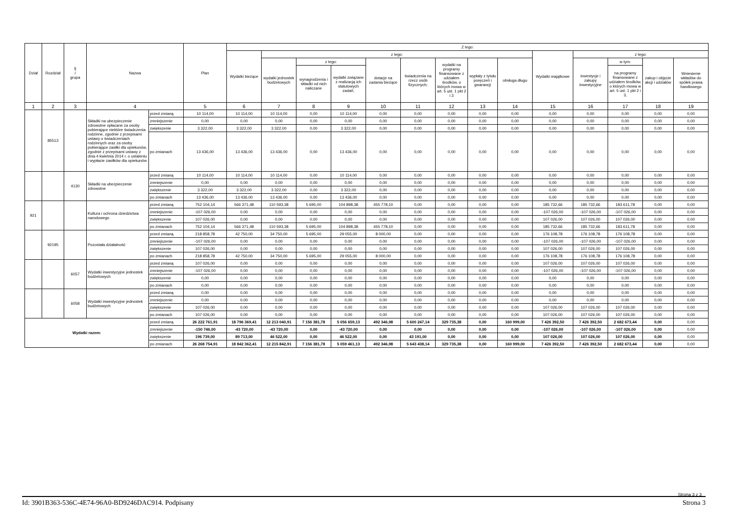| Dział | Rozdział | § / grupa | Nazwa | | Plan | Z tego: | | | | | | | | | | | | | |
| --- | --- | --- | --- | --- | --- | --- | --- | --- | --- | --- | --- | --- | --- | --- | --- | --- | --- | --- | --- |
| | | | | | | Wydatki bieżące | z tego: | | | | | | | | Wydatki majątkowe | z tego: | | | |
| | | | | | | | wydatki jednostek budżetowych | z tego: | | dotacje na zadania bieżące | świadczenia na rzecz osób fizycznych; | wydatki na programy finansowane z udziałem środków, o których mowa w art. 5 ust. 1 pkt 2 i 3 | wypłaty z tytułu poręczeń i gwarancji | obsługa długu | | inwestycje i zakupy inwestycyjne | w tym: | zakup i objęcie akcji i udziałów | Wniesienie wkładów do spółek prawa handlowego |
| | | | | | | | | wynagrodzenia i składki od nich naliczane | wydatki związane z realizacją ich statutowych zadań; | | | | | | | | na programy finansowane z udziałem środków, o których mowa w art. 5 ust. 1 pkt 2 i 3, | | |
| 1 | 2 | 3 | 4 | | 5 | 6 | 7 | 8 | 9 | 10 | 11 | 12 | 13 | 14 | 15 | 16 | 17 | 18 | 19 |
| | 85513 | | Składki na ubezpieczenie zdrowotne opłacane za osoby pobierające niektóre świadczenia rodzinne, zgodnie z przepisami ustawy o świadczeniach rodzinnych oraz za osoby pobierające zasiłki dla opiekunów, zgodnie z przepisami ustawy z dnia 4 kwietnia 2014 r. o ustaleniu i wypłacie zasiłków dla opiekunów | przed zmianą | 10 114,00 | 10 114,00 | 10 114,00 | 0,00 | 10 114,00 | 0,00 | 0,00 | 0,00 | 0,00 | 0,00 | 0,00 | 0,00 | 0,00 | 0,00 | 0,00 |
| | | | | zmniejszenie | 0,00 | 0,00 | 0,00 | 0,00 | 0,00 | 0,00 | 0,00 | 0,00 | 0,00 | 0,00 | 0,00 | 0,00 | 0,00 | 0,00 | 0,00 |
| | | | | zwiększenie | 3 322,00 | 3 322,00 | 3 322,00 | 0,00 | 3 322,00 | 0,00 | 0,00 | 0,00 | 0,00 | 0,00 | 0,00 | 0,00 | 0,00 | 0,00 | 0,00 |
| | | | | po zmianach | 13 436,00 | 13 436,00 | 13 436,00 | 0,00 | 13 436,00 | 0,00 | 0,00 | 0,00 | 0,00 | 0,00 | 0,00 | 0,00 | 0,00 | 0,00 | 0,00 |
| | | 4130 | Składki na ubezpieczenie zdrowotne | przed zmianą | 10 114,00 | 10 114,00 | 10 114,00 | 0,00 | 10 114,00 | 0,00 | 0,00 | 0,00 | 0,00 | 0,00 | 0,00 | 0,00 | 0,00 | 0,00 | 0,00 |
| | | | | zmniejszenie | 0,00 | 0,00 | 0,00 | 0,00 | 0,00 | 0,00 | 0,00 | 0,00 | 0,00 | 0,00 | 0,00 | 0,00 | 0,00 | 0,00 | 0,00 |
| | | | | zwiększenie | 3 322,00 | 3 322,00 | 3 322,00 | 0,00 | 3 322,00 | 0,00 | 0,00 | 0,00 | 0,00 | 0,00 | 0,00 | 0,00 | 0,00 | 0,00 | 0,00 |
| | | | | po zmianach | 13 436,00 | 13 436,00 | 13 436,00 | 0,00 | 13 436,00 | 0,00 | 0,00 | 0,00 | 0,00 | 0,00 | 0,00 | 0,00 | 0,00 | 0,00 | 0,00 |
| 921 | | | Kultura i ochrona dziedzictwa narodowego | przed zmianą | 752 104,14 | 566 371,48 | 110 593,38 | 5 695,00 | 104 898,38 | 455 778,10 | 0,00 | 0,00 | 0,00 | 0,00 | 185 732,66 | 185 732,66 | 183 611,78 | 0,00 | 0,00 |
| | | | | zmniejszenie | -107 026,00 | 0,00 | 0,00 | 0,00 | 0,00 | 0,00 | 0,00 | 0,00 | 0,00 | 0,00 | -107 026,00 | -107 026,00 | -107 026,00 | 0,00 | 0,00 |
| | | | | zwiększenie | 107 026,00 | 0,00 | 0,00 | 0,00 | 0,00 | 0,00 | 0,00 | 0,00 | 0,00 | 0,00 | 107 026,00 | 107 026,00 | 107 026,00 | 0,00 | 0,00 |
| | | | | po zmianach | 752 104,14 | 566 371,48 | 110 593,38 | 5 695,00 | 104 898,38 | 455 778,10 | 0,00 | 0,00 | 0,00 | 0,00 | 185 732,66 | 185 732,66 | 183 611,78 | 0,00 | 0,00 |
| | 92195 | | Pozostała działalność | przed zmianą | 218 858,78 | 42 750,00 | 34 750,00 | 5 695,00 | 29 055,00 | 8 000,00 | 0,00 | 0,00 | 0,00 | 0,00 | 176 108,78 | 176 108,78 | 176 108,78 | 0,00 | 0,00 |
| | | | | zmniejszenie | -107 026,00 | 0,00 | 0,00 | 0,00 | 0,00 | 0,00 | 0,00 | 0,00 | 0,00 | 0,00 | -107 026,00 | -107 026,00 | -107 026,00 | 0,00 | 0,00 |
| | | | | zwiększenie | 107 026,00 | 0,00 | 0,00 | 0,00 | 0,00 | 0,00 | 0,00 | 0,00 | 0,00 | 0,00 | 107 026,00 | 107 026,00 | 107 026,00 | 0,00 | 0,00 |
| | | | | po zmianach | 218 858,78 | 42 750,00 | 34 750,00 | 5 695,00 | 29 055,00 | 8 000,00 | 0,00 | 0,00 | 0,00 | 0,00 | 176 108,78 | 176 108,78 | 176 108,78 | 0,00 | 0,00 |
| | | 6057 | Wydatki inwestycyjne jednostek budżetowych | przed zmianą | 107 026,00 | 0,00 | 0,00 | 0,00 | 0,00 | 0,00 | 0,00 | 0,00 | 0,00 | 0,00 | 107 026,00 | 107 026,00 | 107 026,00 | 0,00 | 0,00 |
| | | | | zmniejszenie | -107 026,00 | 0,00 | 0,00 | 0,00 | 0,00 | 0,00 | 0,00 | 0,00 | 0,00 | 0,00 | -107 026,00 | -107 026,00 | -107 026,00 | 0,00 | 0,00 |
| | | | | zwiększenie | 0,00 | 0,00 | 0,00 | 0,00 | 0,00 | 0,00 | 0,00 | 0,00 | 0,00 | 0,00 | 0,00 | 0,00 | 0,00 | 0,00 | 0,00 |
| | | | | po zmianach | 0,00 | 0,00 | 0,00 | 0,00 | 0,00 | 0,00 | 0,00 | 0,00 | 0,00 | 0,00 | 0,00 | 0,00 | 0,00 | 0,00 | 0,00 |
| | | 6058 | Wydatki inwestycyjne jednostek budżetowych | przed zmianą | 0,00 | 0,00 | 0,00 | 0,00 | 0,00 | 0,00 | 0,00 | 0,00 | 0,00 | 0,00 | 0,00 | 0,00 | 0,00 | 0,00 | 0,00 |
| | | | | zmniejszenie | 0,00 | 0,00 | 0,00 | 0,00 | 0,00 | 0,00 | 0,00 | 0,00 | 0,00 | 0,00 | 0,00 | 0,00 | 0,00 | 0,00 | 0,00 |
| | | | | zwiększenie | 107 026,00 | 0,00 | 0,00 | 0,00 | 0,00 | 0,00 | 0,00 | 0,00 | 0,00 | 0,00 | 107 026,00 | 107 026,00 | 107 026,00 | 0,00 | 0,00 |
| | | | | po zmianach | 107 026,00 | 0,00 | 0,00 | 0,00 | 0,00 | 0,00 | 0,00 | 0,00 | 0,00 | 0,00 | 107 026,00 | 107 026,00 | 107 026,00 | 0,00 | 0,00 |
| Wydatki razem: | | | | przed zmianą | 26 222 761,91 | 18 796 369,41 | 12 213 040,91 | 7 156 381,78 | 5 056 659,13 | 492 346,98 | 5 600 247,14 | 329 735,38 | 0,00 | 160 999,00 | 7 426 392,50 | 7 426 392,50 | 2 682 673,44 | 0,00 | 0,00 |
| | | | | zmniejszenie | -150 746,00 | -43 720,00 | -43 720,00 | 0,00 | -43 720,00 | 0,00 | 0,00 | 0,00 | 0,00 | 0,00 | -107 026,00 | -107 026,00 | -107 026,00 | 0,00 | 0,00 |
| | | | | zwiększenie | 196 739,00 | 89 713,00 | 46 522,00 | 0,00 | 46 522,00 | 0,00 | 43 191,00 | 0,00 | 0,00 | 0,00 | 107 026,00 | 107 026,00 | 107 026,00 | 0,00 | 0,00 |
| | | | | po zmianach | 26 268 754,91 | 18 842 362,41 | 12 215 842,91 | 7 156 381,78 | 5 059 461,13 | 492 346,98 | 5 643 438,14 | 329 735,38 | 0,00 | 160 999,00 | 7 426 392,50 | 7 426 392,50 | 2 682 673,44 | 0,00 | 0,00 |
Strona 3 z 3
Id: 3901B363-536C-4E74-96A0-BD9246DAC914. Podpisany Strona 3